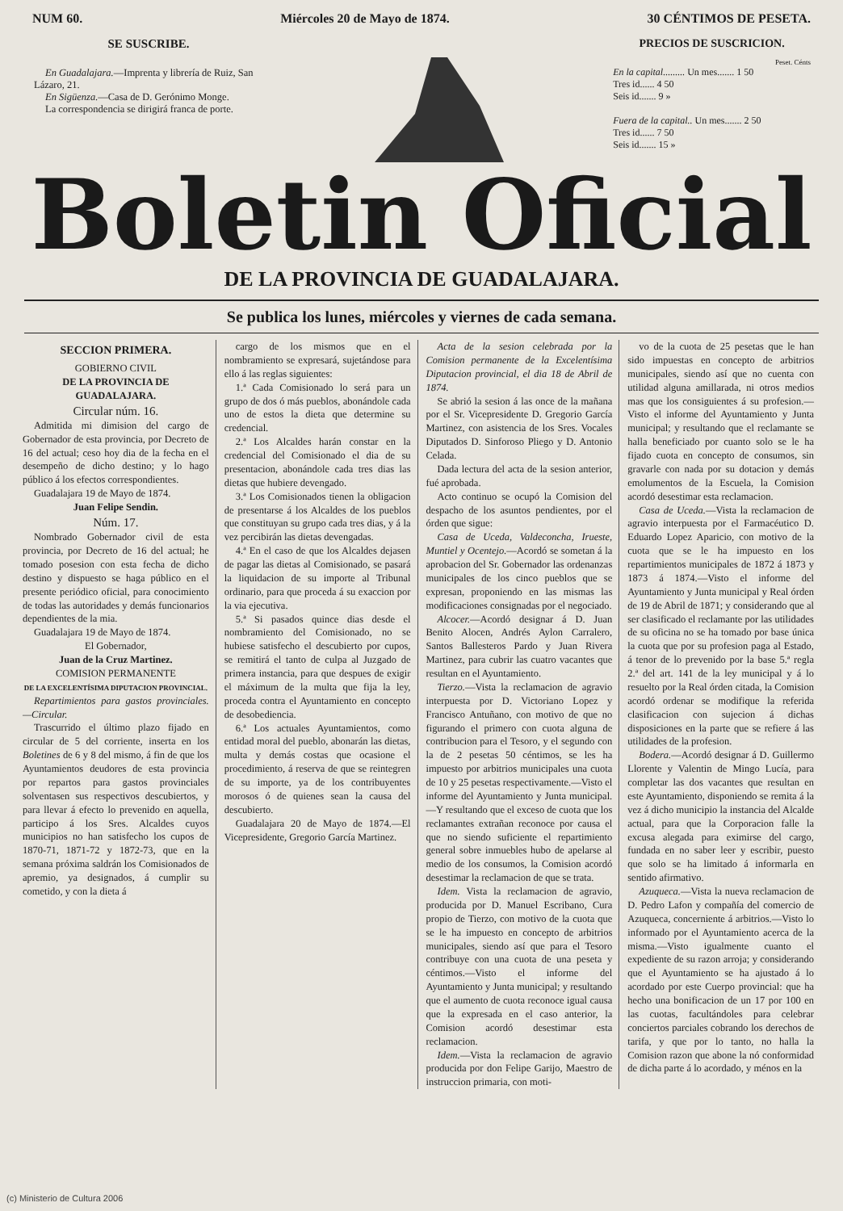NUM 60. Miércoles 20 de Mayo de 1874. 30 CÉNTIMOS DE PESETA.
SE SUSCRIBE.
En Guadalajara.—Imprenta y librería de Ruiz, San Lázaro, 21.
En Sigüenza.—Casa de D. Gerónimo Monge.
La correspondencia se dirigirá franca de porte.
PRECIOS DE SUSCRICION.
Peset. Cénts
En la capital......... Un mes....... 1 50
Tres id...... 4 50
Seis id....... 9 »
Fuera de la capital.. Un mes....... 2 50
Tres id...... 7 50
Seis id....... 15 »
Boletin Oficial
DE LA PROVINCIA DE GUADALAJARA.
Se publica los lunes, miércoles y viernes de cada semana.
SECCION PRIMERA.
GOBIERNO CIVIL
DE LA PROVINCIA DE GUADALAJARA.
Circular núm. 16.
Admitida mi dimision del cargo de Gobernador de esta provincia, por Decreto de 16 del actual; ceso hoy dia de la fecha en el desempeño de dicho destino; y lo hago público á los efectos correspondientes.
Guadalajara 19 de Mayo de 1874.
Juan Felipe Sendin.
Núm. 17.
Nombrado Gobernador civil de esta provincia, por Decreto de 16 del actual; he tomado posesion con esta fecha de dicho destino y dispuesto se haga público en el presente periódico oficial, para conocimiento de todas las autoridades y demás funcionarios dependientes de la mia.
Guadalajara 19 de Mayo de 1874.
El Gobernador,
Juan de la Cruz Martinez.
COMISION PERMANENTE
DE LA EXCELENTÍSIMA DIPUTACION PROVINCIAL.
Repartimientos para gastos provinciales.—Circular.
Trascurrido el último plazo fijado en circular de 5 del corriente, inserta en los Boletines de 6 y 8 del mismo, á fin de que los Ayuntamientos deudores de esta provincia por repartos para gastos provinciales solventasen sus respectivos descubiertos, y para llevar á efecto lo prevenido en aquella, participo á los Sres. Alcaldes cuyos municipios no han satisfecho los cupos de 1870-71, 1871-72 y 1872-73, que en la semana próxima saldrán los Comisionados de apremio, ya designados, á cumplir su cometido, y con la dieta á
cargo de los mismos que en el nombramiento se expresará, sujetándose para ello á las reglas siguientes:
1.ª Cada Comisionado lo será para un grupo de dos ó más pueblos, abonándole cada uno de estos la dieta que determine su credencial.
2.ª Los Alcaldes harán constar en la credencial del Comisionado el dia de su presentacion, abonándole cada tres dias las dietas que hubiere devengado.
3.ª Los Comisionados tienen la obligacion de presentarse á los Alcaldes de los pueblos que constituyan su grupo cada tres dias, y á la vez percibirán las dietas devengadas.
4.ª En el caso de que los Alcaldes dejasen de pagar las dietas al Comisionado, se pasará la liquidacion de su importe al Tribunal ordinario, para que proceda á su exaccion por la via ejecutiva.
5.ª Si pasados quince dias desde el nombramiento del Comisionado, no se hubiese satisfecho el descubierto por cupos, se remitirá el tanto de culpa al Juzgado de primera instancia, para que despues de exigir el máximum de la multa que fija la ley, proceda contra el Ayuntamiento en concepto de desobediencia.
6.ª Los actuales Ayuntamientos, como entidad moral del pueblo, abonarán las dietas, multa y demás costas que ocasione el procedimiento, á reserva de que se reintegren de su importe, ya de los contribuyentes morosos ó de quienes sean la causa del descubierto.
Guadalajara 20 de Mayo de 1874.—El Vicepresidente, Gregorio García Martinez.
Acta de la sesion celebrada por la Comision permanente de la Excelentísima Diputacion provincial, el dia 18 de Abril de 1874.
Se abrió la sesion á las once de la mañana por el Sr. Vicepresidente D. Gregorio García Martinez, con asistencia de los Sres. Vocales Diputados D. Sinforoso Pliego y D. Antonio Celada.
Dada lectura del acta de la sesion anterior, fué aprobada.
Acto continuo se ocupó la Comision del despacho de los asuntos pendientes, por el órden que sigue:
Casa de Uceda, Valdeconcha, Irueste, Muntiel y Ocentejo.—Acordó se sometan á la aprobacion del Sr. Gobernador las ordenanzas municipales de los cinco pueblos que se expresan, proponiendo en las mismas las modificaciones consignadas por el negociado.
Alcocer.—Acordó designar á D. Juan Benito Alocen, Andrés Aylon Carralero, Santos Ballesteros Pardo y Juan Rivera Martinez, para cubrir las cuatro vacantes que resultan en el Ayuntamiento.
Tierzo.—Vista la reclamacion de agravio interpuesta por D. Victoriano Lopez y Francisco Antuñano, con motivo de que no figurando el primero con cuota alguna de contribucion para el Tesoro, y el segundo con la de 2 pesetas 50 céntimos, se les ha impuesto por arbitrios municipales una cuota de 10 y 25 pesetas respectivamente.—Visto el informe del Ayuntamiento y Junta municipal.—Y resultando que el exceso de cuota que los reclamantes extrañan reconoce por causa el que no siendo suficiente el repartimiento general sobre inmuebles hubo de apelarse al medio de los consumos, la Comision acordó desestimar la reclamacion de que se trata.
Idem. Vista la reclamacion de agravio, producida por D. Manuel Escribano, Cura propio de Tierzo, con motivo de la cuota que se le ha impuesto en concepto de arbitrios municipales, siendo así que para el Tesoro contribuye con una cuota de una peseta y céntimos.—Visto el informe del Ayuntamiento y Junta municipal; y resultando que el aumento de cuota reconoce igual causa que la expresada en el caso anterior, la Comision acordó desestimar esta reclamacion.
Idem.—Vista la reclamacion de agravio producida por don Felipe Garijo, Maestro de instruccion primaria, con moti-
vo de la cuota de 25 pesetas que le han sido impuestas en concepto de arbitrios municipales, siendo así que no cuenta con utilidad alguna amillarada, ni otros medios mas que los consiguientes á su profesion.—Visto el informe del Ayuntamiento y Junta municipal; y resultando que el reclamante se halla beneficiado por cuanto solo se le ha fijado cuota en concepto de consumos, sin gravarle con nada por su dotacion y demás emolumentos de la Escuela, la Comision acordó desestimar esta reclamacion.
Casa de Uceda.—Vista la reclamacion de agravio interpuesta por el Farmacéutico D. Eduardo Lopez Aparicio, con motivo de la cuota que se le ha impuesto en los repartimientos municipales de 1872 á 1873 y 1873 á 1874.—Visto el informe del Ayuntamiento y Junta municipal y Real órden de 19 de Abril de 1871; y considerando que al ser clasificado el reclamante por las utilidades de su oficina no se ha tomado por base única la cuota que por su profesion paga al Estado, á tenor de lo prevenido por la base 5.ª regla 2.ª del art. 141 de la ley municipal y á lo resuelto por la Real órden citada, la Comision acordó ordenar se modifique la referida clasificacion con sujecion á dichas disposiciones en la parte que se refiere á las utilidades de la profesion.
Bodera.—Acordó designar á D. Guillermo Llorente y Valentin de Mingo Lucía, para completar las dos vacantes que resultan en este Ayuntamiento, disponiendo se remita á la vez á dicho municipio la instancia del Alcalde actual, para que la Corporacion falle la excusa alegada para eximirse del cargo, fundada en no saber leer y escribir, puesto que solo se ha limitado á informarla en sentido afirmativo.
Azuqueca.—Vista la nueva reclamacion de D. Pedro Lafon y compañía del comercio de Azuqueca, concerniente á arbitrios.—Visto lo informado por el Ayuntamiento acerca de la misma.—Visto igualmente cuanto el expediente de su razon arroja; y considerando que el Ayuntamiento se ha ajustado á lo acordado por este Cuerpo provincial: que ha hecho una bonificacion de un 17 por 100 en las cuotas, facultándoles para celebrar conciertos parciales cobrando los derechos de tarifa, y que por lo tanto, no halla la Comision razon que abone la nó conformidad de dicha parte á lo acordado, y ménos en la
(c) Ministerio de Cultura 2006